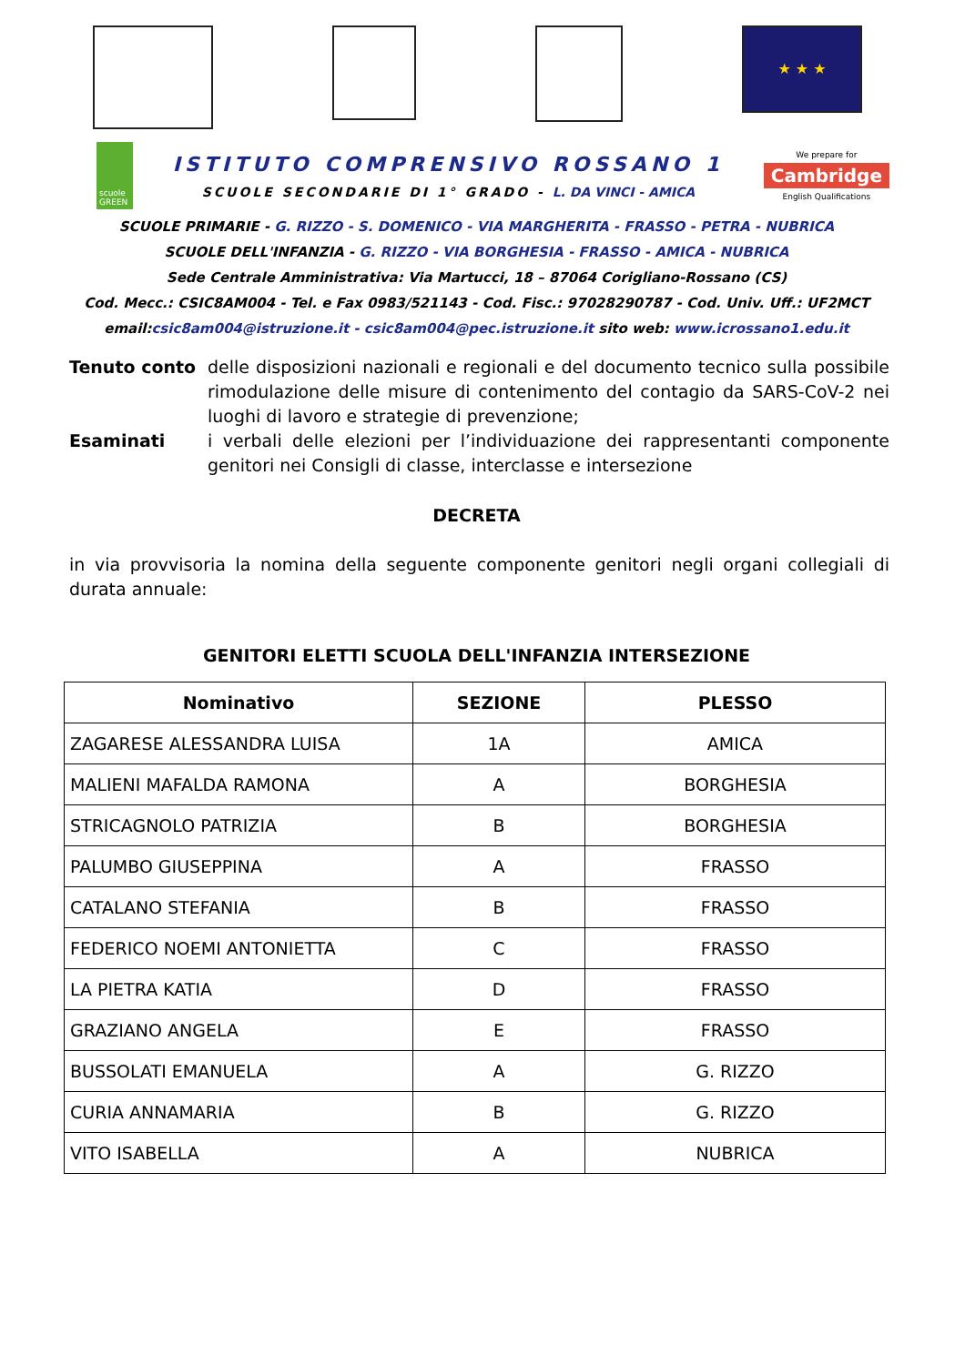★ ★ ★
scuole GREEN
ISTITUTO COMPRENSIVO ROSSANO 1
SCUOLE SECONDARIE DI 1° GRADO - L. DA VINCI - AMICA
We prepare for
Cambridge
English Qualifications
SCUOLE PRIMARIE - G. RIZZO - S. DOMENICO - VIA MARGHERITA - FRASSO - PETRA - NUBRICA
SCUOLE DELL'INFANZIA - G. RIZZO - VIA BORGHESIA - FRASSO - AMICA - NUBRICA
Sede Centrale Amministrativa: Via Martucci, 18 – 87064 Corigliano-Rossano (CS)
Cod. Mecc.: CSIC8AM004 - Tel. e Fax 0983/521143 - Cod. Fisc.: 97028290787 - Cod. Univ. Uff.: UF2MCT
email:csic8am004@istruzione.it - csic8am004@pec.istruzione.it sito web: www.icrossano1.edu.it
Tenuto conto delle disposizioni nazionali e regionali e del documento tecnico sulla possibile rimodulazione delle misure di contenimento del contagio da SARS-CoV-2 nei luoghi di lavoro e strategie di prevenzione;
Esaminati i verbali delle elezioni per l’individuazione dei rappresentanti componente genitori nei Consigli di classe, interclasse e intersezione
DECRETA
in via provvisoria la nomina della seguente componente genitori negli organi collegiali di durata annuale:
GENITORI ELETTI SCUOLA DELL'INFANZIA INTERSEZIONE
| Nominativo | SEZIONE | PLESSO |
| --- | --- | --- |
| ZAGARESE ALESSANDRA LUISA | 1A | AMICA |
| MALIENI MAFALDA RAMONA | A | BORGHESIA |
| STRICAGNOLO PATRIZIA | B | BORGHESIA |
| PALUMBO GIUSEPPINA | A | FRASSO |
| CATALANO STEFANIA | B | FRASSO |
| FEDERICO NOEMI ANTONIETTA | C | FRASSO |
| LA PIETRA KATIA | D | FRASSO |
| GRAZIANO ANGELA | E | FRASSO |
| BUSSOLATI EMANUELA | A | G. RIZZO |
| CURIA ANNAMARIA | B | G. RIZZO |
| VITO ISABELLA | A | NUBRICA |